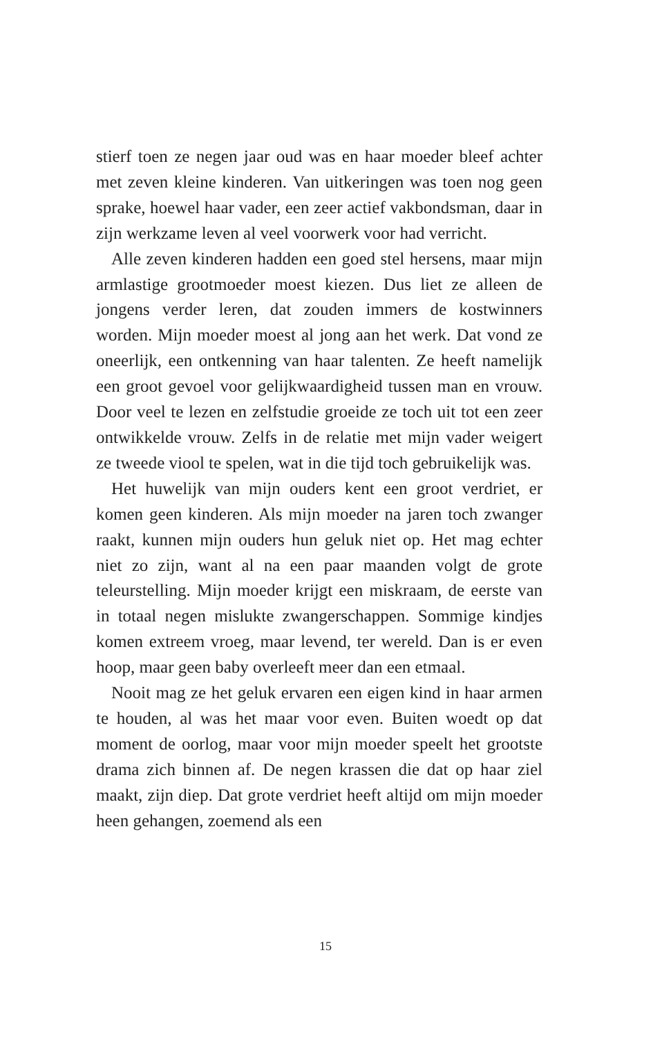stierf toen ze negen jaar oud was en haar moeder bleef achter met zeven kleine kinderen. Van uitkeringen was toen nog geen sprake, hoewel haar vader, een zeer actief vakbondsman, daar in zijn werkzame leven al veel voorwerk voor had verricht.
Alle zeven kinderen hadden een goed stel hersens, maar mijn armlastige grootmoeder moest kiezen. Dus liet ze alleen de jongens verder leren, dat zouden immers de kostwinners worden. Mijn moeder moest al jong aan het werk. Dat vond ze oneerlijk, een ontkenning van haar talenten. Ze heeft namelijk een groot gevoel voor gelijkwaardigheid tussen man en vrouw. Door veel te lezen en zelfstudie groeide ze toch uit tot een zeer ontwikkelde vrouw. Zelfs in de relatie met mijn vader weigert ze tweede viool te spelen, wat in die tijd toch gebruikelijk was.
Het huwelijk van mijn ouders kent een groot verdriet, er komen geen kinderen. Als mijn moeder na jaren toch zwanger raakt, kunnen mijn ouders hun geluk niet op. Het mag echter niet zo zijn, want al na een paar maanden volgt de grote teleurstelling. Mijn moeder krijgt een miskraam, de eerste van in totaal negen mislukte zwangerschappen. Sommige kindjes komen extreem vroeg, maar levend, ter wereld. Dan is er even hoop, maar geen baby overleeft meer dan een etmaal.
Nooit mag ze het geluk ervaren een eigen kind in haar armen te houden, al was het maar voor even. Buiten woedt op dat moment de oorlog, maar voor mijn moeder speelt het grootste drama zich binnen af. De negen krassen die dat op haar ziel maakt, zijn diep. Dat grote verdriet heeft altijd om mijn moeder heen gehangen, zoemend als een
15